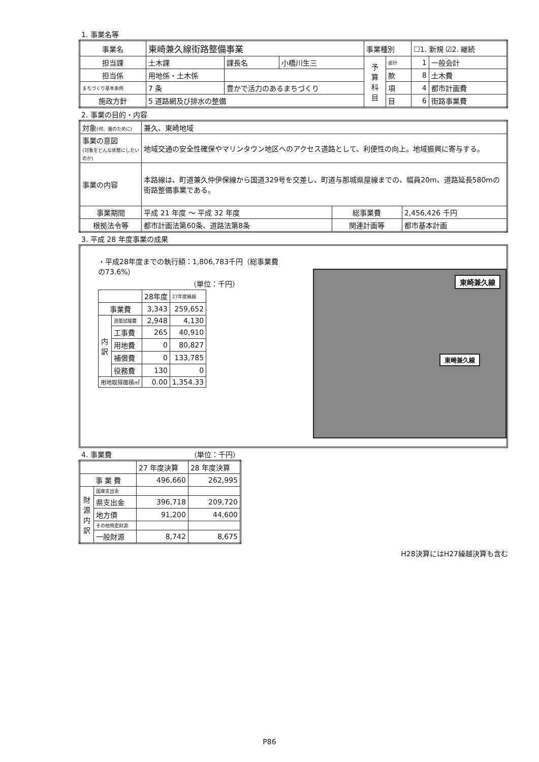1. 事業名等
| 事業名 | 東崎兼久線街路整備事業 | | | 事業種別 | | ☐1. 新規 ☑2. 継続 | |
| 担当課 | 土木課 | 課長名 | 小橋川生三 | 予 算 科 目 | 会計 | 1 | 一般会計 |
| 担当係 | 用地係・土木係 | | | | 款 | 8 | 土木費 |
| まちづくり基本条例 | 7 条 | 豊かで活力のあるまちづくり | | | 項 | 4 | 都市計画費 |
| 施政方針 | 5 道路網及び排水の整備 | | | | 目 | 6 | 街路事業費 |
2. 事業の目的・内容
| 対象 (何、誰のために) | 兼久、東崎地域 | | |
| 事業の意図 (対象をどんな状態にしたいのか) | 地域交通の安全性確保やマリンタウン地区へのアクセス道路として、利便性の向上。地域振興に寄与する。 | | |
| 事業の内容 | 本路線は、町道兼久仲伊保線から国道329号を交差し、町道与那城県屋線までの、幅員20m、道路延長580mの街路整備事業である。 | | |
| 事業期間 | 平成 21 年度 ～ 平成 32 年度 | 総事業費 | 2,456,426 千円 |
| 根拠法令等 | 都市計画法第60条、道路法第8条 | 関連計画等 | 都市基本計画 |
3. 平成 28 年度事業の成果
・平成28年度までの執行額：1,806,783千円（総事業費の73.6%）
（単位：千円）
| | | 28年度 | 27年度繰越 |
| 事業費 | | 3,343 | 259,652 |
| 内 訳 | 測量試験費 | 2,948 | 4,130 |
| | 工事費 | 265 | 40,910 |
| | 用地費 | 0 | 80,827 |
| | 補償費 | 0 | 133,785 |
| | 役務費 | 130 | 0 |
| 用地取得面積㎡ | | 0.00 | 1,354.33 |
東崎兼久線
東崎兼久線
4. 事業費 （単位：千円）
| | | 27 年度決算 | 28 年度決算 |
| 事 業 費 | | 496,660 | 262,995 |
| 財 源 内 訳 | 国庫支出金 | | |
| | 県支出金 | 396,718 | 209,720 |
| | 地方債 | 91,200 | 44,600 |
| | その他特定財源 | | |
| | 一般財源 | 8,742 | 8,675 |
H28決算にはH27繰越決算も含む
P86